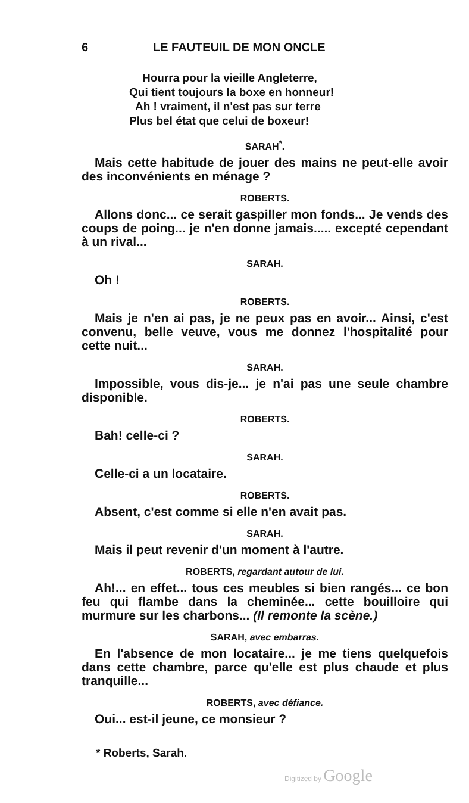6 LE FAUTEUIL DE MON ONCLE
Hourra pour la vieille Angleterre,
Qui tient toujours la boxe en honneur!
Ah ! vraiment, il n'est pas sur terre
Plus bel état que celui de boxeur!
SARAH<sup>*</sup>.
Mais cette habitude de jouer des mains ne peut-elle avoir des inconvénients en ménage ?
ROBERTS.
Allons donc... ce serait gaspiller mon fonds... Je vends des coups de poing... je n'en donne jamais..... excepté cependant à un rival...
SARAH.
Oh !
ROBERTS.
Mais je n'en ai pas, je ne peux pas en avoir... Ainsi, c'est convenu, belle veuve, vous me donnez l'hospitalité pour cette nuit...
SARAH.
Impossible, vous dis-je... je n'ai pas une seule chambre disponible.
ROBERTS.
Bah! celle-ci ?
SARAH.
Celle-ci a un locataire.
ROBERTS.
Absent, c'est comme si elle n'en avait pas.
SARAH.
Mais il peut revenir d'un moment à l'autre.
ROBERTS, regardant autour de lui.
Ah!... en effet... tous ces meubles si bien rangés... ce bon feu qui flambe dans la cheminée... cette bouilloire qui murmure sur les charbons... (Il remonte la scène.)
SARAH, avec embarras.
En l'absence de mon locataire... je me tiens quelquefois dans cette chambre, parce qu'elle est plus chaude et plus tranquille...
ROBERTS, avec défiance.
Oui... est-il jeune, ce monsieur ?
* Roberts, Sarah.
Digitized by Google